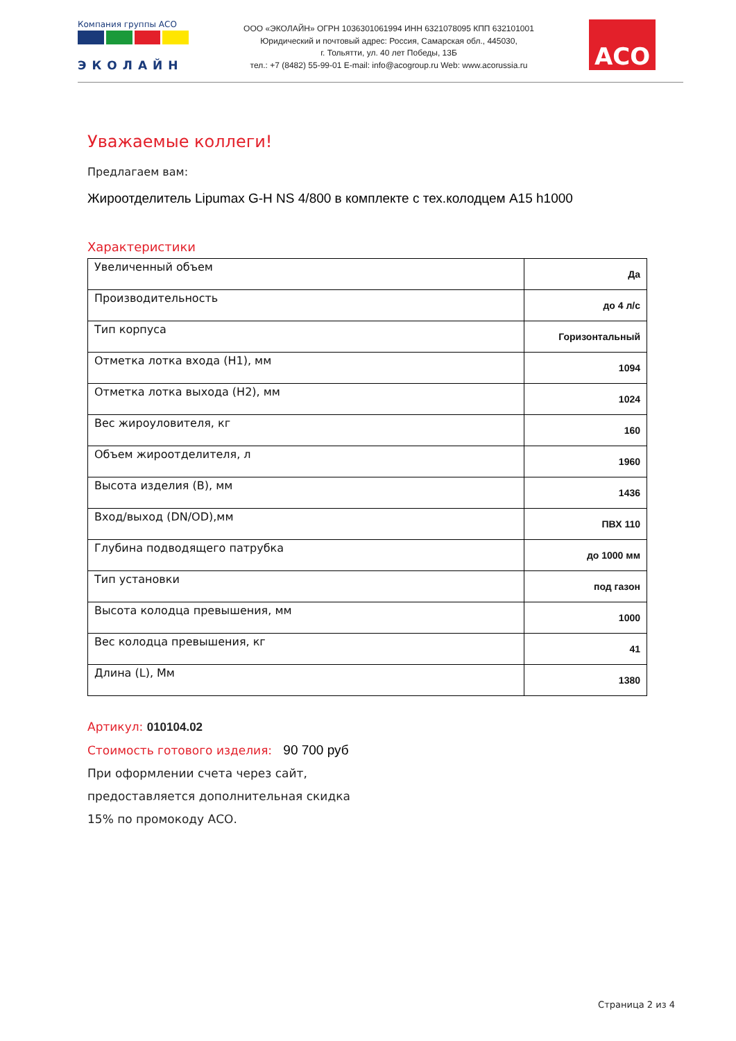Компания группы АСО
ЭКОЛАЙН
ООО «ЭКОЛАЙН» ОГРН 1036301061994 ИНН 6321078095 КПП 632101001
Юридический и почтовый адрес: Россия, Самарская обл., 445030,
г. Тольятти, ул. 40 лет Победы, 13Б
тел.: +7 (8482) 55-99-01 E-mail: info@acogroup.ru Web: www.acorussia.ru
ACO
Уважаемые коллеги!
Предлагаем вам:
Жироотделитель Lipumax G-H NS 4/800 в комплекте с тех.колодцем А15 h1000
Характеристики
| Увеличенный объем | Да |
| Производительность | до 4 л/с |
| Тип корпуса | Горизонтальный |
| Отметка лотка входа (H1), мм | 1094 |
| Отметка лотка выхода (H2), мм | 1024 |
| Вес жироуловителя, кг | 160 |
| Объем жироотделителя, л | 1960 |
| Высота изделия (B), мм | 1436 |
| Вход/выход (DN/OD),мм | ПВХ 110 |
| Глубина подводящего патрубка | до 1000 мм |
| Тип установки | под газон |
| Высота колодца превышения, мм | 1000 |
| Вес колодца превышения, кг | 41 |
| Длина (L), Мм | 1380 |
Артикул: 010104.02
Стоимость готового изделия: 90 700 руб
При оформлении счета через сайт,
предоставляется дополнительная скидка
15% по промокоду АСО.
Страница 2 из 4